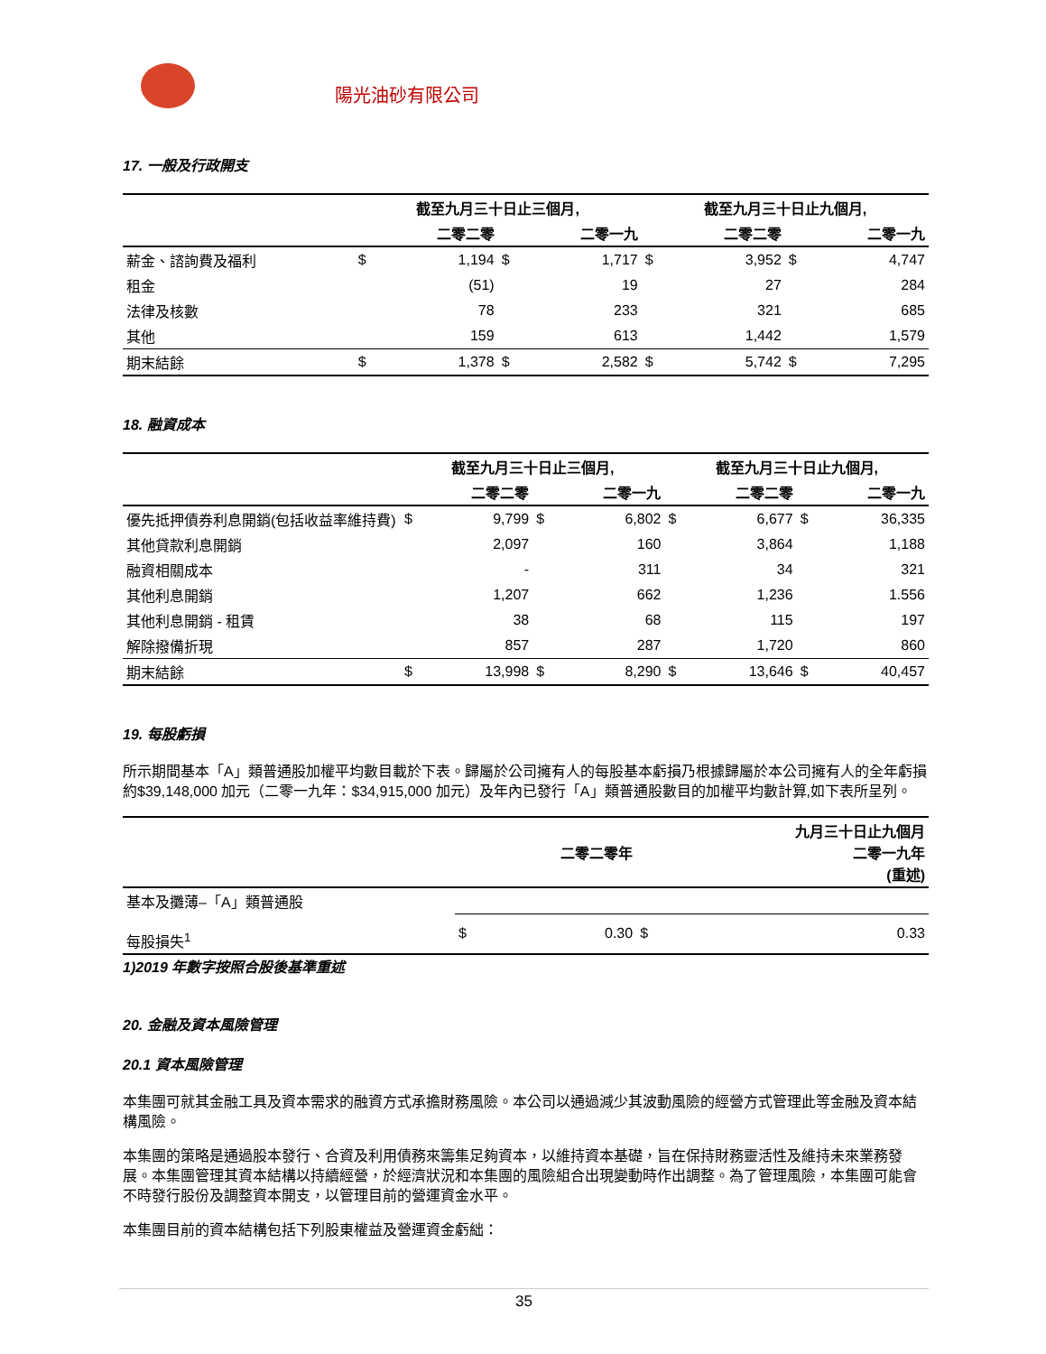陽光油砂有限公司
17. 一般及行政開支
| | 截至九月三十日止三個月, | | | | 截至九月三十日止九個月, | | | |
| --- | --- | --- | --- | --- | --- | --- | --- | --- |
| | | 二零二零 | | 二零一九 | | 二零二零 | | 二零一九 |
| 薪金、諮詢費及福利 | $ | 1,194 | $ | 1,717 | $ | 3,952 | $ | 4,747 |
| 租金 | | (51) | | 19 | | 27 | | 284 |
| 法律及核數 | | 78 | | 233 | | 321 | | 685 |
| 其他 | | 159 | | 613 | | 1,442 | | 1,579 |
| 期末結餘 | $ | 1,378 | $ | 2,582 | $ | 5,742 | $ | 7,295 |
18. 融資成本
| | 截至九月三十日止三個月, | | | | 截至九月三十日止九個月, | | | |
| --- | --- | --- | --- | --- | --- | --- | --- | --- |
| | | 二零二零 | | 二零一九 | | 二零二零 | | 二零一九 |
| 優先抵押債券利息開銷(包括收益率維持費) | $ | 9,799 | $ | 6,802 | $ | 6,677 | $ | 36,335 |
| 其他貸款利息開銷 | | 2,097 | | 160 | | 3,864 | | 1,188 |
| 融資相關成本 | | - | | 311 | | 34 | | 321 |
| 其他利息開銷 | | 1,207 | | 662 | | 1,236 | | 1.556 |
| 其他利息開銷 - 租賃 | | 38 | | 68 | | 115 | | 197 |
| 解除撥備折現 | | 857 | | 287 | | 1,720 | | 860 |
| 期末結餘 | $ | 13,998 | $ | 8,290 | $ | 13,646 | $ | 40,457 |
19. 每股虧損
所示期間基本「A」類普通股加權平均數目載於下表。歸屬於公司擁有人的每股基本虧損乃根據歸屬於本公司擁有人的全年虧損約$39,148,000 加元（二零一九年：$34,915,000 加元）及年內已發行「A」類普通股數目的加權平均數計算,如下表所呈列。
| | | 二零二零年 | | 九月三十日止九個月 二零一九年 (重述) |
| --- | --- | --- | --- | --- |
| 基本及攤薄–「A」類普通股 | | | | |
| 每股損失<sup>1</sup> | $ | 0.30 | $ | 0.33 |
1)2019 年數字按照合股後基準重述
20. 金融及資本風險管理
20.1 資本風險管理
本集團可就其金融工具及資本需求的融資方式承擔財務風險。本公司以通過減少其波動風險的經營方式管理此等金融及資本結構風險。
本集團的策略是通過股本發行、合資及利用債務來籌集足夠資本，以維持資本基礎，旨在保持財務靈活性及維持未來業務發展。本集團管理其資本結構以持續經營，於經濟狀況和本集團的風險組合出現變動時作出調整。為了管理風險，本集團可能會不時發行股份及調整資本開支，以管理目前的營運資金水平。
本集團目前的資本結構包括下列股東權益及營運資金虧絀：
35